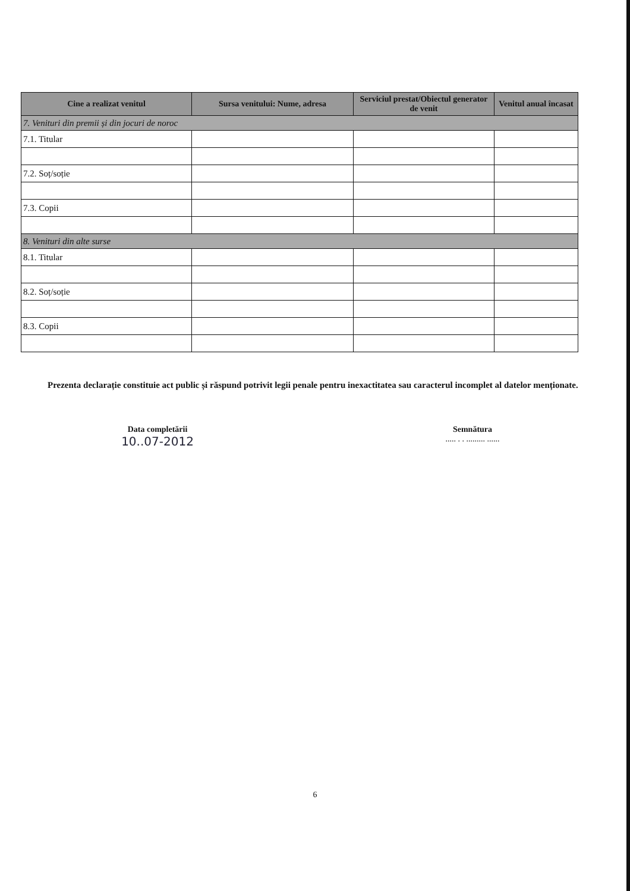| Cine a realizat venitul | Sursa venitului: Nume, adresa | Serviciul prestat/Obiectul generator de venit | Venitul anual încasat |
| --- | --- | --- | --- |
| 7. Venituri din premii și din jocuri de noroc | | | |
| 7.1. Titular | | | |
| 7.2. Soț/soție | | | |
| 7.3. Copii | | | |
| 8. Venituri din alte surse | | | |
| 8.1. Titular | | | |
| 8.2. Soț/soție | | | |
| 8.3. Copii | | | |
Prezenta declarație constituie act public și răspund potrivit legii penale pentru inexactitatea sau caracterul incomplet al datelor menționate.
Data completării
10..07-2012
Semnătura
..... . . ......... ......
6